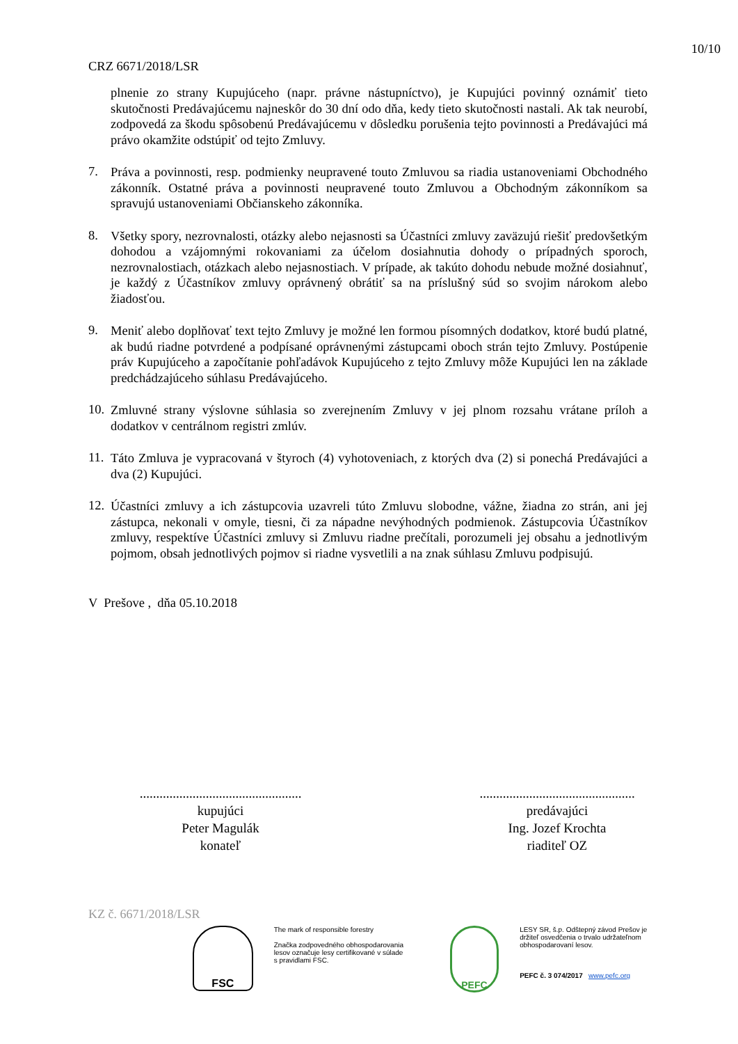10/10
CRZ 6671/2018/LSR
plnenie zo strany Kupujúceho (napr. právne nástupníctvo), je Kupujúci povinný oznámiť tieto skutočnosti Predávajúcemu najneskôr do 30 dní odo dňa, kedy tieto skutočnosti nastali. Ak tak neurobí, zodpovedá za škodu spôsobenú Predávajúcemu v dôsledku porušenia tejto povinnosti a Predávajúci má právo okamžite odstúpiť od tejto Zmluvy.
7.
Práva a povinnosti, resp. podmienky neupravené touto Zmluvou sa riadia ustanoveniami Obchodného zákonník. Ostatné práva a povinnosti neupravené touto Zmluvou a Obchodným zákonníkom sa spravujú ustanoveniami Občianskeho zákonníka.
8.
Všetky spory, nezrovnalosti, otázky alebo nejasnosti sa Účastníci zmluvy zaväzujú riešiť predovšetkým dohodou a vzájomnými rokovaniami za účelom dosiahnutia dohody o prípadných sporoch, nezrovnalostiach, otázkach alebo nejasnostiach. V prípade, ak takúto dohodu nebude možné dosiahnuť, je každý z Účastníkov zmluvy oprávnený obrátiť sa na príslušný súd so svojim nárokom alebo žiadosťou.
9.
Meniť alebo doplňovať text tejto Zmluvy je možné len formou písomných dodatkov, ktoré budú platné, ak budú riadne potvrdené a podpísané oprávnenými zástupcami oboch strán tejto Zmluvy. Postúpenie práv Kupujúceho a započítanie pohľadávok Kupujúceho z tejto Zmluvy môže Kupujúci len na základe predchádzajúceho súhlasu Predávajúceho.
10.
Zmluvné strany výslovne súhlasia so zverejnením Zmluvy v jej plnom rozsahu vrátane príloh a dodatkov v centrálnom registri zmlúv.
11.
Táto Zmluva je vypracovaná v štyroch (4) vyhotoveniach, z ktorých dva (2) si ponechá Predávajúci a dva (2) Kupujúci.
12.
Účastníci zmluvy a ich zástupcovia uzavreli túto Zmluvu slobodne, vážne, žiadna zo strán, ani jej zástupca, nekonali v omyle, tiesni, či za nápadne nevýhodných podmienok. Zástupcovia Účastníkov zmluvy, respektíve Účastníci zmluvy si Zmluvu riadne prečítali, porozumeli jej obsahu a jednotlivým pojmom, obsah jednotlivých pojmov si riadne vysvetlili a na znak súhlasu Zmluvu podpisujú.
V Prešove , dňa 05.10.2018
.................................................
kupujúci
Peter Magulák
konateľ
...............................................
predávajúci
Ing. Jozef Krochta
riaditeľ OZ
KZ č. 6671/2018/LSR
FSC
The mark of responsible forestry
Značka zodpovedného obhospodarovania lesov označuje lesy certifikované v súlade s pravidlami FSC.
PEFC
LESY SR, š.p. Odštepný závod Prešov je držiteľ osvedčenia o trvalo udržateľnom obhospodarovaní lesov.
PEFC č. 3 074/2017 www.pefc.org